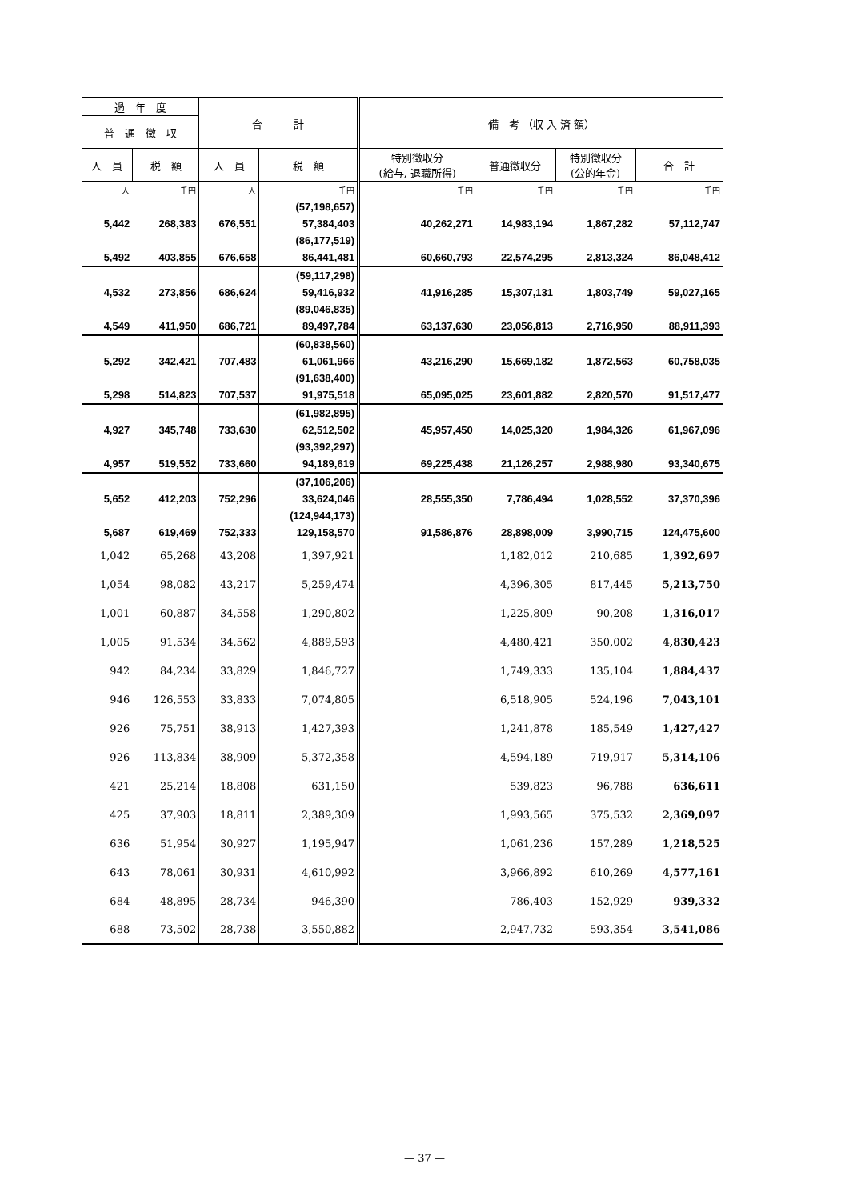| 過 年 度 | | 合 計 | | 備 考 （収 入 済 額） | | | |
| --- | --- | --- | --- | --- | --- | --- | --- |
| 普 通 徴 収 | | | | | | | |
| 人 員 | 税 額 | 人 員 | 税 額 | 特別徴収分 (給与, 退職所得) | 普通徴収分 | 特別徴収分 (公的年金) | 合 計 |
| 人 | 千円 | 人 | 千円 | 千円 | 千円 | 千円 | 千円 |
| | | | (57,198,657) | | | | |
| 5,442 | 268,383 | 676,551 | 57,384,403 | 40,262,271 | 14,983,194 | 1,867,282 | 57,112,747 |
| | | | (86,177,519) | | | | |
| 5,492 | 403,855 | 676,658 | 86,441,481 | 60,660,793 | 22,574,295 | 2,813,324 | 86,048,412 |
| | | | (59,117,298) | | | | |
| 4,532 | 273,856 | 686,624 | 59,416,932 | 41,916,285 | 15,307,131 | 1,803,749 | 59,027,165 |
| | | | (89,046,835) | | | | |
| 4,549 | 411,950 | 686,721 | 89,497,784 | 63,137,630 | 23,056,813 | 2,716,950 | 88,911,393 |
| | | | (60,838,560) | | | | |
| 5,292 | 342,421 | 707,483 | 61,061,966 | 43,216,290 | 15,669,182 | 1,872,563 | 60,758,035 |
| | | | (91,638,400) | | | | |
| 5,298 | 514,823 | 707,537 | 91,975,518 | 65,095,025 | 23,601,882 | 2,820,570 | 91,517,477 |
| | | | (61,982,895) | | | | |
| 4,927 | 345,748 | 733,630 | 62,512,502 | 45,957,450 | 14,025,320 | 1,984,326 | 61,967,096 |
| | | | (93,392,297) | | | | |
| 4,957 | 519,552 | 733,660 | 94,189,619 | 69,225,438 | 21,126,257 | 2,988,980 | 93,340,675 |
| | | | (37,106,206) | | | | |
| 5,652 | 412,203 | 752,296 | 33,624,046 | 28,555,350 | 7,786,494 | 1,028,552 | 37,370,396 |
| | | | (124,944,173) | | | | |
| 5,687 | 619,469 | 752,333 | 129,158,570 | 91,586,876 | 28,898,009 | 3,990,715 | 124,475,600 |
| 1,042 | 65,268 | 43,208 | 1,397,921 | | 1,182,012 | 210,685 | 1,392,697 |
| 1,054 | 98,082 | 43,217 | 5,259,474 | | 4,396,305 | 817,445 | 5,213,750 |
| 1,001 | 60,887 | 34,558 | 1,290,802 | | 1,225,809 | 90,208 | 1,316,017 |
| 1,005 | 91,534 | 34,562 | 4,889,593 | | 4,480,421 | 350,002 | 4,830,423 |
| 942 | 84,234 | 33,829 | 1,846,727 | | 1,749,333 | 135,104 | 1,884,437 |
| 946 | 126,553 | 33,833 | 7,074,805 | | 6,518,905 | 524,196 | 7,043,101 |
| 926 | 75,751 | 38,913 | 1,427,393 | | 1,241,878 | 185,549 | 1,427,427 |
| 926 | 113,834 | 38,909 | 5,372,358 | | 4,594,189 | 719,917 | 5,314,106 |
| 421 | 25,214 | 18,808 | 631,150 | | 539,823 | 96,788 | 636,611 |
| 425 | 37,903 | 18,811 | 2,389,309 | | 1,993,565 | 375,532 | 2,369,097 |
| 636 | 51,954 | 30,927 | 1,195,947 | | 1,061,236 | 157,289 | 1,218,525 |
| 643 | 78,061 | 30,931 | 4,610,992 | | 3,966,892 | 610,269 | 4,577,161 |
| 684 | 48,895 | 28,734 | 946,390 | | 786,403 | 152,929 | 939,332 |
| 688 | 73,502 | 28,738 | 3,550,882 | | 2,947,732 | 593,354 | 3,541,086 |
— 37 —